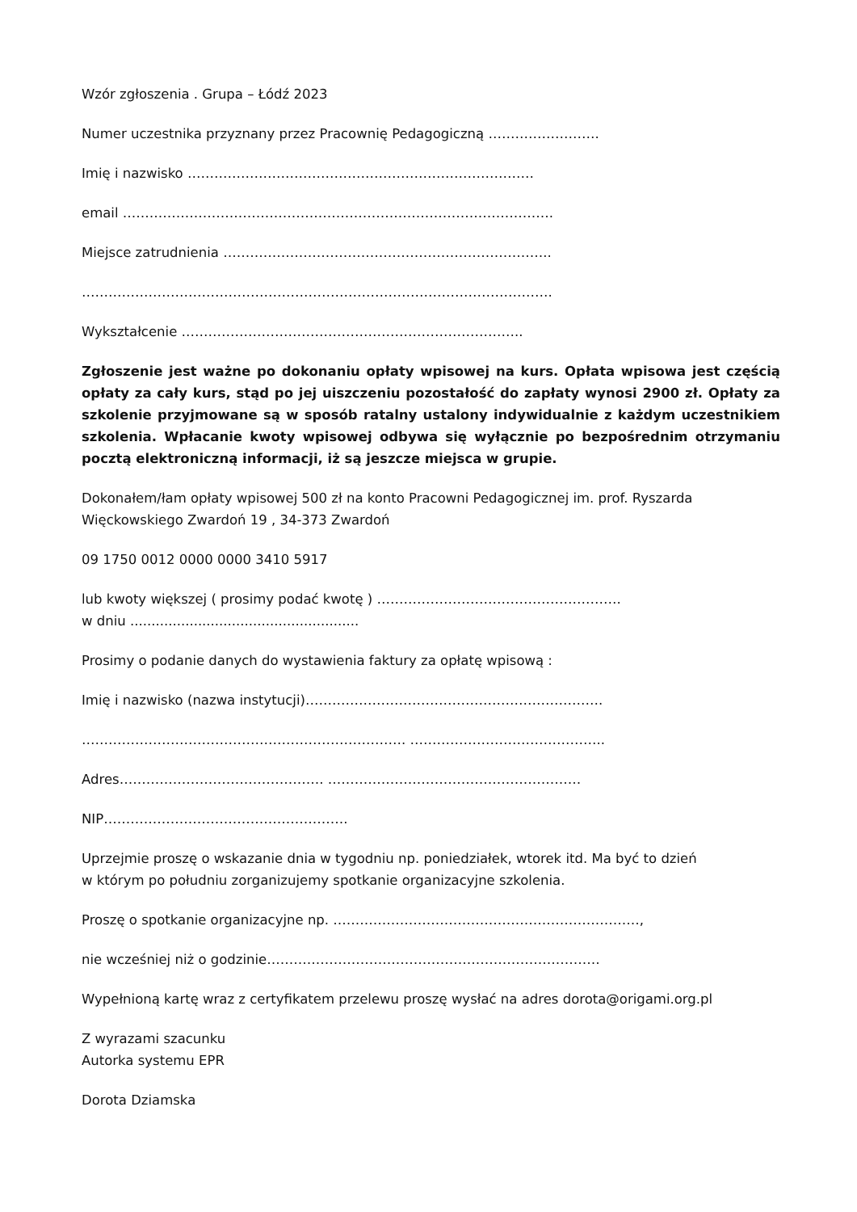Wzór zgłoszenia . Grupa – Łódź 2023
Numer uczestnika przyznany przez Pracownię Pedagogiczną …………………….
Imię i nazwisko ……………………………………………………………………
email …………………………………………………………………………………….
Miejsce zatrudnienia ………………………………………………………………..
…………………………………………………………………………………………….
Wykształcenie …………………………………………………………………..
Zgłoszenie jest ważne po dokonaniu opłaty wpisowej na kurs. Opłata wpisowa jest częścią opłaty za cały kurs, stąd po jej uiszczeniu pozostałość do zapłaty wynosi 2900 zł. Opłaty za szkolenie przyjmowane są w sposób ratalny ustalony indywidualnie z każdym uczestnikiem szkolenia. Wpłacanie kwoty wpisowej odbywa się wyłącznie po bezpośrednim otrzymaniu pocztą elektroniczną informacji, iż są jeszcze miejsca w grupie.
Dokonałem/łam opłaty wpisowej 500 zł na konto Pracowni Pedagogicznej im. prof. Ryszarda
Więckowskiego Zwardoń 19 , 34-373 Zwardoń
09 1750 0012 0000 0000 3410 5917
lub kwoty większej ( prosimy podać kwotę ) ……………………………………………….
w dniu ......................................................
Prosimy o podanie danych do wystawienia faktury za opłatę wpisową :
Imię i nazwisko (nazwa instytucji)………………………………………………………….
………………………………………………………………. ……………………………………..
Adres………………………………………. …………………………………………………
NIP……………………………………………….
Uprzejmie proszę o wskazanie dnia w tygodniu np. poniedziałek, wtorek itd. Ma być to dzień
w którym po południu zorganizujemy spotkanie organizacyjne szkolenia.
Proszę o spotkanie organizacyjne np. ……………………………………………………………,
nie wcześniej niż o godzinie…………………………………………………………………
Wypełnioną kartę wraz z certyfikatem przelewu proszę wysłać na adres dorota@origami.org.pl
Z wyrazami szacunku
Autorka systemu EPR
Dorota Dziamska